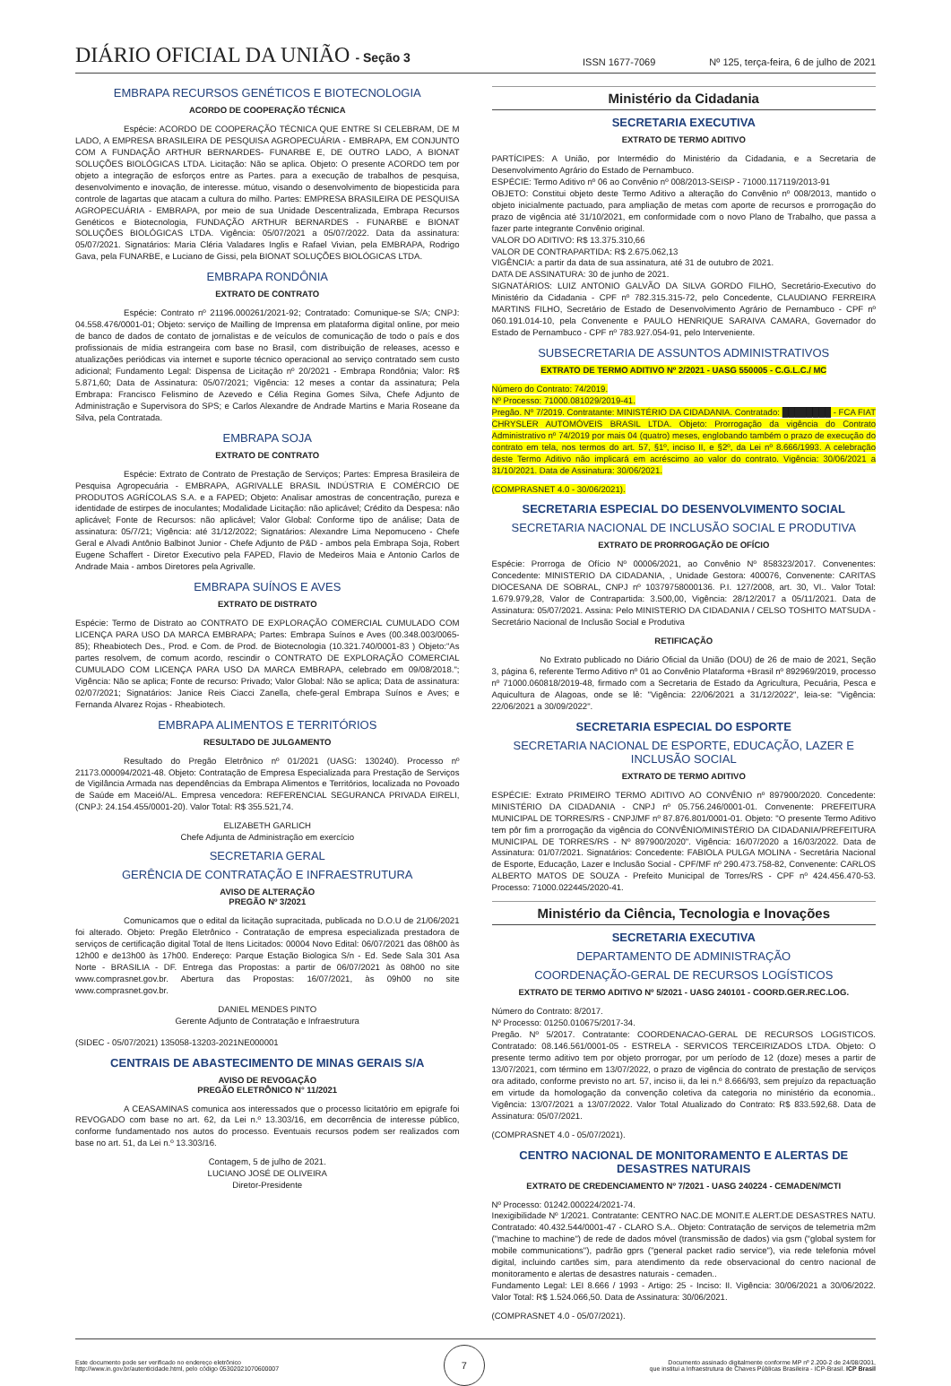DIÁRIO OFICIAL DA UNIÃO - Seção 3
ISSN 1677-7069 Nº 125, terça-feira, 6 de julho de 2021
EMBRAPA RECURSOS GENÉTICOS E BIOTECNOLOGIA
ACORDO DE COOPERAÇÃO TÉCNICA
Espécie: ACORDO DE COOPERAÇÃO TÉCNICA QUE ENTRE SI CELEBRAM, DE M LADO, A EMPRESA BRASILEIRA DE PESQUISA AGROPECUÁRIA - EMBRAPA, EM CONJUNTO COM A FUNDAÇÃO ARTHUR BERNARDES- FUNARBE E, DE OUTRO LADO, A BIONAT SOLUÇÕES BIOLÓGICAS LTDA. Licitação: Não se aplica. Objeto: O presente ACORDO tem por objeto a integração de esforços entre as Partes. para a execução de trabalhos de pesquisa, desenvolvimento e inovação, de interesse. mútuo, visando o desenvolvimento de biopesticida para controle de lagartas que atacam a cultura do milho. Partes: EMPRESA BRASILEIRA DE PESQUISA AGROPECUÁRIA - EMBRAPA, por meio de sua Unidade Descentralizada, Embrapa Recursos Genéticos e Biotecnologia, FUNDAÇÃO ARTHUR BERNARDES - FUNARBE e BIONAT SOLUÇÕES BIOLÓGICAS LTDA. Vigência: 05/07/2021 a 05/07/2022. Data da assinatura: 05/07/2021. Signatários: Maria Cléria Valadares Inglis e Rafael Vivian, pela EMBRAPA, Rodrigo Gava, pela FUNARBE, e Luciano de Gissi, pela BIONAT SOLUÇÕES BIOLÓGICAS LTDA.
EMBRAPA RONDÔNIA
EXTRATO DE CONTRATO
Espécie: Contrato nº 21196.000261/2021-92; Contratado: Comunique-se S/A; CNPJ: 04.558.476/0001-01; Objeto: serviço de Mailling de Imprensa em plataforma digital online, por meio de banco de dados de contato de jornalistas e de veículos de comunicação de todo o país e dos profissionais de mídia estrangeira com base no Brasil, com distribuição de releases, acesso e atualizações periódicas via internet e suporte técnico operacional ao serviço contratado sem custo adicional; Fundamento Legal: Dispensa de Licitação nº 20/2021 - Embrapa Rondônia; Valor: R$ 5.871,60; Data de Assinatura: 05/07/2021; Vigência: 12 meses a contar da assinatura; Pela Embrapa: Francisco Felismino de Azevedo e Célia Regina Gomes Silva, Chefe Adjunto de Administração e Supervisora do SPS; e Carlos Alexandre de Andrade Martins e Maria Roseane da Silva, pela Contratada.
EMBRAPA SOJA
EXTRATO DE CONTRATO
Espécie: Extrato de Contrato de Prestação de Serviços; Partes: Empresa Brasileira de Pesquisa Agropecuária - EMBRAPA, AGRIVALLE BRASIL INDÚSTRIA E COMÉRCIO DE PRODUTOS AGRÍCOLAS S.A. e a FAPED; Objeto: Analisar amostras de concentração, pureza e identidade de estirpes de inoculantes; Modalidade Licitação: não aplicável; Crédito da Despesa: não aplicável; Fonte de Recursos: não aplicável; Valor Global: Conforme tipo de análise; Data de assinatura: 05/7/21; Vigência: até 31/12/2022; Signatários: Alexandre Lima Nepomuceno - Chefe Geral e Alvadi Antônio Balbinot Junior - Chefe Adjunto de P&D - ambos pela Embrapa Soja, Robert Eugene Schaffert - Diretor Executivo pela FAPED, Flavio de Medeiros Maia e Antonio Carlos de Andrade Maia - ambos Diretores pela Agrivalle.
EMBRAPA SUÍNOS E AVES
EXTRATO DE DISTRATO
Espécie: Termo de Distrato ao CONTRATO DE EXPLORAÇÃO COMERCIAL CUMULADO COM LICENÇA PARA USO DA MARCA EMBRAPA; Partes: Embrapa Suínos e Aves (00.348.003/0065-85); Rheabiotech Des., Prod. e Com. de Prod. de Biotecnologia (10.321.740/0001-83 ) Objeto:"As partes resolvem, de comum acordo, rescindir o CONTRATO DE EXPLORAÇÃO COMERCIAL CUMULADO COM LICENÇA PARA USO DA MARCA EMBRAPA, celebrado em 09/08/2018."; Vigência: Não se aplica; Fonte de recurso: Privado; Valor Global: Não se aplica; Data de assinatura: 02/07/2021; Signatários: Janice Reis Ciacci Zanella, chefe-geral Embrapa Suínos e Aves; e Fernanda Alvarez Rojas - Rheabiotech.
EMBRAPA ALIMENTOS E TERRITÓRIOS
RESULTADO DE JULGAMENTO
Resultado do Pregão Eletrônico nº 01/2021 (UASG: 130240). Processo nº 21173.000094/2021-48. Objeto: Contratação de Empresa Especializada para Prestação de Serviços de Vigilância Armada nas dependências da Embrapa Alimentos e Territórios, localizada no Povoado de Saúde em Maceió/AL. Empresa vencedora: REFERENCIAL SEGURANCA PRIVADA EIRELI, (CNPJ: 24.154.455/0001-20). Valor Total: R$ 355.521,74.
ELIZABETH GARLICH
Chefe Adjunta de Administração em exercício
SECRETARIA GERAL
GERÊNCIA DE CONTRATAÇÃO E INFRAESTRUTURA
AVISO DE ALTERAÇÃO
PREGÃO Nº 3/2021
Comunicamos que o edital da licitação supracitada, publicada no D.O.U de 21/06/2021 foi alterado. Objeto: Pregão Eletrônico - Contratação de empresa especializada prestadora de serviços de certificação digital Total de Itens Licitados: 00004 Novo Edital: 06/07/2021 das 08h00 às 12h00 e de13h00 às 17h00. Endereço: Parque Estação Biologica S/n - Ed. Sede Sala 301 Asa Norte - BRASILIA - DF. Entrega das Propostas: a partir de 06/07/2021 às 08h00 no site www.comprasnet.gov.br. Abertura das Propostas: 16/07/2021, às 09h00 no site www.comprasnet.gov.br.
DANIEL MENDES PINTO
Gerente Adjunto de Contratação e Infraestrutura
(SIDEC - 05/07/2021) 135058-13203-2021NE000001
CENTRAIS DE ABASTECIMENTO DE MINAS GERAIS S/A
AVISO DE REVOGAÇÃO
PREGÃO ELETRÔNICO N° 11/2021
A CEASAMINAS comunica aos interessados que o processo licitatório em epigrafe foi REVOGADO com base no art. 62, da Lei n.º 13.303/16, em decorrência de interesse público, conforme fundamentado nos autos do processo. Eventuais recursos podem ser realizados com base no art. 51, da Lei n.º 13.303/16.
Contagem, 5 de julho de 2021.
LUCIANO JOSÉ DE OLIVEIRA
Diretor-Presidente
Ministério da Cidadania
SECRETARIA EXECUTIVA
EXTRATO DE TERMO ADITIVO
PARTÍCIPES: A União, por Intermédio do Ministério da Cidadania, e a Secretaria de Desenvolvimento Agrário do Estado de Pernambuco.
ESPÉCIE: Termo Aditivo nº 06 ao Convênio nº 008/2013-SEISP - 71000.117119/2013-91
OBJETO: Constitui objeto deste Termo Aditivo a alteração do Convênio nº 008/2013, mantido o objeto inicialmente pactuado, para ampliação de metas com aporte de recursos e prorrogação do prazo de vigência até 31/10/2021, em conformidade com o novo Plano de Trabalho, que passa a fazer parte integrante Convênio original.
VALOR DO ADITIVO: R$ 13.375.310,66
VALOR DE CONTRAPARTIDA: R$ 2.675.062,13
VIGÊNCIA: a partir da data de sua assinatura, até 31 de outubro de 2021.
DATA DE ASSINATURA: 30 de junho de 2021.
SIGNATÁRIOS: LUIZ ANTONIO GALVÃO DA SILVA GORDO FILHO, Secretário-Executivo do Ministério da Cidadania - CPF nº 782.315.315-72, pelo Concedente, CLAUDIANO FERREIRA MARTINS FILHO, Secretário de Estado de Desenvolvimento Agrário de Pernambuco - CPF nº 060.191.014-10, pela Convenente e PAULO HENRIQUE SARAIVA CAMARA, Governador do Estado de Pernambuco - CPF nº 783.927.054-91, pelo Interveniente.
SUBSECRETARIA DE ASSUNTOS ADMINISTRATIVOS
EXTRATO DE TERMO ADITIVO Nº 2/2021 - UASG 550005 - C.G.L.C./ MC
Número do Contrato: 74/2019.
Nº Processo: 71000.081029/2019-41.
Pregão. Nº 7/2019. Contratante: MINISTÉRIO DA CIDADANIA. Contratado: ████████ - FCA FIAT CHRYSLER AUTOMÓVEIS BRASIL LTDA. Objeto: Prorrogação da vigência do Contrato Administrativo nº 74/2019 por mais 04 (quatro) meses, englobando também o prazo de execução do contrato em tela, nos termos do art. 57, §1º, inciso II, e §2º, da Lei nº 8.666/1993. A celebração deste Termo Aditivo não implicará em acréscimo ao valor do contrato. Vigência: 30/06/2021 a 31/10/2021. Data de Assinatura: 30/06/2021.
(COMPRASNET 4.0 - 30/06/2021).
SECRETARIA ESPECIAL DO DESENVOLVIMENTO SOCIAL
SECRETARIA NACIONAL DE INCLUSÃO SOCIAL E PRODUTIVA
EXTRATO DE PRORROGAÇÃO DE OFÍCIO
Espécie: Prorroga de Ofício Nº 00006/2021, ao Convênio Nº 858323/2017. Convenentes: Concedente: MINISTERIO DA CIDADANIA, , Unidade Gestora: 400076, Convenente: CARITAS DIOCESANA DE SOBRAL, CNPJ nº 10379758000136. P.I. 127/2008, art. 30, VI.. Valor Total: 1.679.979,28, Valor de Contrapartida: 3.500,00, Vigência: 28/12/2017 a 05/11/2021. Data de Assinatura: 05/07/2021. Assina: Pelo MINISTERIO DA CIDADANIA / CELSO TOSHITO MATSUDA - Secretário Nacional de Inclusão Social e Produtiva
RETIFICAÇÃO
No Extrato publicado no Diário Oficial da União (DOU) de 26 de maio de 2021, Seção 3, página 6, referente Termo Aditivo nº 01 ao Convênio Plataforma +Brasil nº 892969/2019, processo nº 71000.060818/2019-48, firmado com a Secretaria de Estado da Agricultura, Pecuária, Pesca e Aquicultura de Alagoas, onde se lê: "Vigência: 22/06/2021 a 31/12/2022", leia-se: "Vigência: 22/06/2021 a 30/09/2022".
SECRETARIA ESPECIAL DO ESPORTE
SECRETARIA NACIONAL DE ESPORTE, EDUCAÇÃO, LAZER E INCLUSÃO SOCIAL
EXTRATO DE TERMO ADITIVO
ESPÉCIE: Extrato PRIMEIRO TERMO ADITIVO AO CONVÊNIO nº 897900/2020. Concedente: MINISTÉRIO DA CIDADANIA - CNPJ nº 05.756.246/0001-01. Convenente: PREFEITURA MUNICIPAL DE TORRES/RS - CNPJ/MF nº 87.876.801/0001-01. Objeto: "O presente Termo Aditivo tem pôr fim a prorrogação da vigência do CONVÊNIO/MINISTÉRIO DA CIDADANIA/PREFEITURA MUNICIPAL DE TORRES/RS - Nº 897900/2020". Vigência: 16/07/2020 a 16/03/2022. Data de Assinatura: 01/07/2021. Signatários: Concedente: FABIOLA PULGA MOLINA - Secretária Nacional de Esporte, Educação, Lazer e Inclusão Social - CPF/MF nº 290.473.758-82, Convenente: CARLOS ALBERTO MATOS DE SOUZA - Prefeito Municipal de Torres/RS - CPF nº 424.456.470-53. Processo: 71000.022445/2020-41.
Ministério da Ciência, Tecnologia e Inovações
SECRETARIA EXECUTIVA
DEPARTAMENTO DE ADMINISTRAÇÃO
COORDENAÇÃO-GERAL DE RECURSOS LOGÍSTICOS
EXTRATO DE TERMO ADITIVO Nº 5/2021 - UASG 240101 - COORD.GER.REC.LOG.
Número do Contrato: 8/2017.
Nº Processo: 01250.010675/2017-34.
Pregão. Nº 5/2017. Contratante: COORDENACAO-GERAL DE RECURSOS LOGISTICOS. Contratado: 08.146.561/0001-05 - ESTRELA - SERVICOS TERCEIRIZADOS LTDA. Objeto: O presente termo aditivo tem por objeto prorrogar, por um período de 12 (doze) meses a partir de 13/07/2021, com término em 13/07/2022, o prazo de vigência do contrato de prestação de serviços ora aditado, conforme previsto no art. 57, inciso ii, da lei n.º 8.666/93, sem prejuízo da repactuação em virtude da homologação da convenção coletiva da categoria no ministério da economia.. Vigência: 13/07/2021 a 13/07/2022. Valor Total Atualizado do Contrato: R$ 833.592,68. Data de Assinatura: 05/07/2021.
(COMPRASNET 4.0 - 05/07/2021).
CENTRO NACIONAL DE MONITORAMENTO E ALERTAS DE DESASTRES NATURAIS
EXTRATO DE CREDENCIAMENTO Nº 7/2021 - UASG 240224 - CEMADEN/MCTI
Nº Processo: 01242.000224/2021-74.
Inexigibilidade Nº 1/2021. Contratante: CENTRO NAC.DE MONIT.E ALERT.DE DESASTRES NATU. Contratado: 40.432.544/0001-47 - CLARO S.A.. Objeto: Contratação de serviços de telemetria m2m ("machine to machine") de rede de dados móvel (transmissão de dados) via gsm ("global system for mobile communications"), padrão gprs ("general packet radio service"), via rede telefonia móvel digital, incluindo cartões sim, para atendimento da rede observacional do centro nacional de monitoramento e alertas de desastres naturais - cemaden..
Fundamento Legal: LEI 8.666 / 1993 - Artigo: 25 - Inciso: II. Vigência: 30/06/2021 a 30/06/2022. Valor Total: R$ 1.524.066,50. Data de Assinatura: 30/06/2021.
(COMPRASNET 4.0 - 05/07/2021).
Este documento pode ser verificado no endereço eletrônico
http://www.in.gov.br/autenticidade.html, pelo código 05302021070600007
7
Documento assinado digitalmente conforme MP nº 2.200-2 de 24/08/2001,
que institui a Infraestrutura de Chaves Públicas Brasileira - ICP-Brasil. ICP Brasil